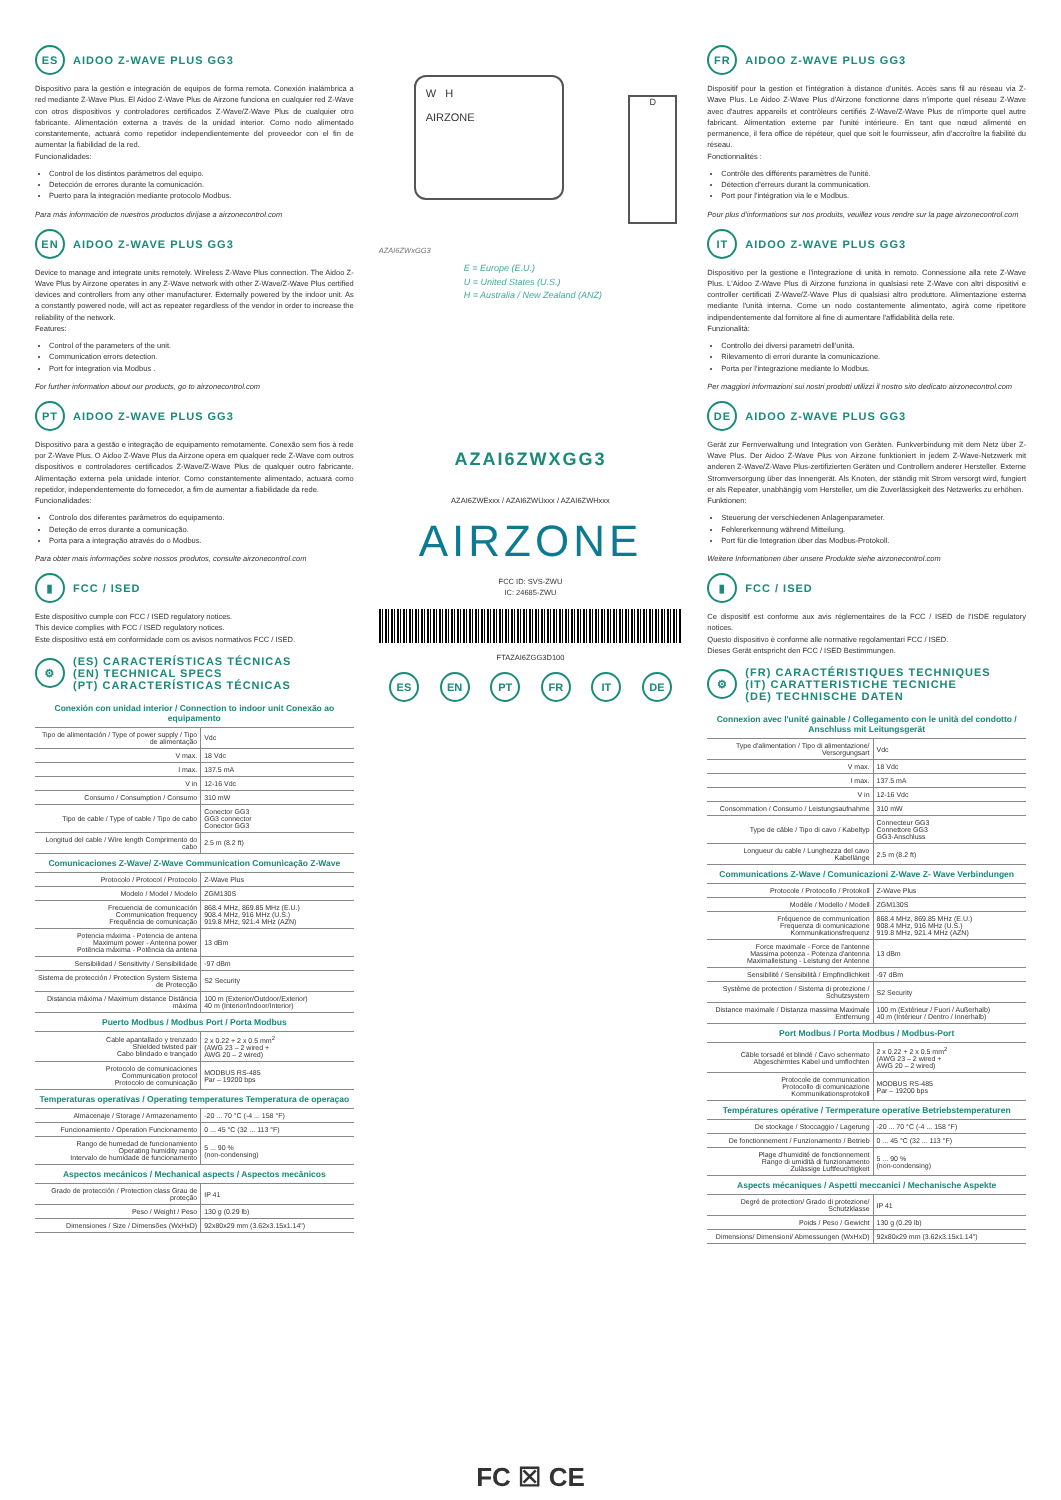ES AIDOO Z-WAVE PLUS GG3
Dispositivo para la gestión e integración de equipos de forma remota. Conexión inalámbrica a red mediante Z-Wave Plus. El Aidoo Z-Wave Plus de Airzone funciona en cualquier red Z-Wave con otros dispositivos y controladores certificados Z-Wave/Z-Wave Plus de cualquier otro fabricante. Alimentación externa a través de la unidad interior. Como nodo alimentado constantemente, actuará como repetidor independientemente del proveedor con el fin de aumentar la fiabilidad de la red.
Funcionalidades:
Control de los distintos parámetros del equipo.
Detección de errores durante la comunicación.
Puerto para la integración mediante protocolo Modbus.
Para más información de nuestros productos diríjase a airzonecontrol.com
EN AIDOO Z-WAVE PLUS GG3
Device to manage and integrate units remotely. Wireless Z-Wave Plus connection. The Aidoo Z-Wave Plus by Airzone operates in any Z-Wave network with other Z-Wave/Z-Wave Plus certified devices and controllers from any other manufacturer. Externally powered by the indoor unit. As a constantly powered node, will act as repeater regardless of the vendor in order to increase the reliability of the network.
Features:
Control of the parameters of the unit.
Communication errors detection.
Port for integration via Modbus .
For further information about our products, go to airzonecontrol.com
PT AIDOO Z-WAVE PLUS GG3
Dispositivo para a gestão e integração de equipamento remotamente. Conexão sem fios à rede por Z-Wave Plus. O Aidoo Z-Wave Plus da Airzone opera em qualquer rede Z-Wave com outros dispositivos e controladores certificados Z-Wave/Z-Wave Plus de qualquer outro fabricante. Alimentação externa pela unidade interior. Como constantemente alimentado, actuará como repetidor, independentemente do fornecedor, a fim de aumentar a fiabilidade da rede.
Funcionalidades:
Controlo dos diferentes parâmetros do equipamento.
Deteção de erros durante a comunicação.
Porta para a integração através do o Modbus.
Para obter mais informações sobre nossos produtos, consulte airzonecontrol.com
▮ FCC / ISED
Este dispositivo cumple con FCC / ISED regulatory notices.
This device complies with FCC / ISED regulatory notices.
Este dispositivo está em conformidade com os avisos normativos FCC / ISED.
⚙ (ES) CARACTERÍSTICAS TÉCNICAS
(EN) TECHNICAL SPECS
(PT) CARACTERÍSTICAS TÉCNICAS
| Conexión con unidad interior / Connection to indoor unit Conexão ao equipamento | |
| --- | --- |
| Tipo de alimentación / Type of power supply / Tipo de alimentação | Vdc |
| V max. | 18 Vdc |
| I max. | 137.5 mA |
| V in | 12-16 Vdc |
| Consumo / Consumption / Consumo | 310 mW |
| Tipo de cable / Type of cable / Tipo de cabo | Conector GG3 GG3 connector Conector GG3 |
| Longitud del cable / Wire length Comprimento do cabo | 2.5 m (8.2 ft) |
| Comunicaciones Z-Wave/ Z-Wave Communication Comunicação Z-Wave | |
| Protocolo / Protocol / Protocolo | Z-Wave Plus |
| Modelo / Model / Modelo | ZGM130S |
| Frecuencia de comunicación Communication frequency Frequência de comunicação | 868.4 MHz, 869.85 MHz (E.U.) 908.4 MHz, 916 MHz (U.S.) 919.8 MHz, 921.4 MHz (AZN) |
| Potencia máxima - Potencia de antena Maximum power - Antenna power Potência máxima - Potência da antena | 13 dBm |
| Sensibilidad / Sensitivity / Sensibilidade | -97 dBm |
| Sistema de protección / Protection System Sistema de Protecção | S2 Security |
| Distancia máxima / Maximum distance Distância máxima | 100 m (Exterior/Outdoor/Exterior) 40 m (Interior/Indoor/Interior) |
| Puerto Modbus / Modbus Port / Porta Modbus | |
| Cable apantallado y trenzado Shielded twisted pair Cabo blindado e trançado | 2 x 0.22 + 2 x 0.5 mm<sup>2</sup> (AWG 23 – 2 wired + AWG 20 – 2 wired) |
| Protocolo de comunicaciones Communication protocol Protocolo de comunicação | MODBUS RS-485 Par – 19200 bps |
| Temperaturas operativas / Operating temperatures Temperatura de operaçao | |
| Almacenaje / Storage / Armazenamento | -20 ... 70 °C (-4 ... 158 °F) |
| Funcionamiento / Operation Funcionamento | 0 ... 45 °C (32 ... 113 °F) |
| Rango de humedad de funcionamiento Operating humidity rango Intervalo de humidade de funcionamento | 5 ... 90 % (non-condensing) |
| Aspectos mecánicos / Mechanical aspects / Aspectos mecânicos | |
| Grado de protección / Protection class Grau de proteção | IP 41 |
| Peso / Weight / Peso | 130 g (0.29 lb) |
| Dimensiones / Size / Dimensões (WxHxD) | 92x80x29 mm (3.62x3.15x1.14") |
W H
AIRZONE
D
AZAI6ZWxGG3
E = Europe (E.U.)
U = United States (U.S.)
H = Australia / New Zealand (ANZ)
AZAI6ZWXGG3
AZAI6ZWExxx / AZAI6ZWUxxx / AZAI6ZWHxxx
AIRZONE
FCC ID: SVS-ZWU
IC: 24685-ZWU
FTAZAI6ZGG3D100
ES EN PT FR IT DE
FC ☒ CE
FR AIDOO Z-WAVE PLUS GG3
Dispositif pour la gestion et l'intégration à distance d'unités. Accès sans fil au réseau via Z-Wave Plus. Le Aidoo Z-Wave Plus d'Airzone fonctionne dans n'importe quel réseau Z-Wave avec d'autres appareils et contrôleurs certifiés Z-Wave/Z-Wave Plus de n'importe quel autre fabricant. Alimentation externe par l'unité intérieure. En tant que nœud alimenté en permanence, il fera office de répéteur, quel que soit le fournisseur, afin d'accroître la fiabilité du réseau.
Fonctionnalités :
Contrôle des différents paramètres de l'unité.
Détection d'erreurs durant la communication.
Port pour l'intégration via le e Modbus.
Pour plus d'informations sur nos produits, veuillez vous rendre sur la page airzonecontrol.com
IT AIDOO Z-WAVE PLUS GG3
Dispositivo per la gestione e l'integrazione di unità in remoto. Connessione alla rete Z-Wave Plus. L'Aidoo Z-Wave Plus di Airzone funziona in qualsiasi rete Z-Wave con altri dispositivi e controller certificati Z-Wave/Z-Wave Plus di qualsiasi altro produttore. Alimentazione esterna mediante l'unità interna. Come un nodo costantemente alimentato, agirà come ripetitore indipendentemente dal fornitore al fine di aumentare l'affidabilità della rete.
Funzionalità:
Controllo dei diversi parametri dell'unità.
Rilevamento di errori durante la comunicazione.
Porta per l'integrazione mediante lo Modbus.
Per maggiori informazioni sui nostri prodotti utilizzi il nostro sito dedicato airzonecontrol.com
DE AIDOO Z-WAVE PLUS GG3
Gerät zur Fernverwaltung und Integration von Geräten. Funkverbindung mit dem Netz über Z-Wave Plus. Der Aidoo Z-Wave Plus von Airzone funktioniert in jedem Z-Wave-Netzwerk mit anderen Z-Wave/Z-Wave Plus-zertifizierten Geräten und Controllern anderer Hersteller. Externe Stromversorgung über das Innengerät. Als Knoten, der ständig mit Strom versorgt wird, fungiert er als Repeater, unabhängig vom Hersteller, um die Zuverlässigkeit des Netzwerks zu erhöhen.
Funktionen:
Steuerung der verschiedenen Anlagenparameter.
Fehlererkennung während Mitteilung.
Port für die Integration über das Modbus-Protokoll.
Weitere Informationen über unsere Produkte siehe airzonecontrol.com
▮ FCC / ISED
Ce dispositif est conforme aux avis réglementaires de la FCC / ISED de l'ISDE regulatory notices.
Questo dispositivo è conforme alle normative regolamentari FCC / ISED.
Dieses Gerät entspricht den FCC / ISED Bestimmungen.
⚙ (FR) CARACTÉRISTIQUES TECHNIQUES
(IT) CARATTERISTICHE TECNICHE
(DE) TECHNISCHE DATEN
| Connexion avec l'unité gainable / Collegamento con le unità del condotto / Anschluss mit Leitungsgerät | |
| --- | --- |
| Type d'alimentation / Tipo di alimentazione/ Versorgungsart | Vdc |
| V max. | 18 Vdc |
| I max. | 137.5 mA |
| V in | 12-16 Vdc |
| Consommation / Consumo / Leistungsaufnahme | 310 mW |
| Type de câble / Tipo di cavo / Kabeltyp | Connecteur GG3 Connettore GG3 GG3-Anschluss |
| Longueur du cable / Lunghezza del cavo Kabellänge | 2.5 m (8.2 ft) |
| Communications Z-Wave / Comunicazioni Z-Wave Z- Wave Verbindungen | |
| Protocole / Protocollo / Protokoll | Z-Wave Plus |
| Modèle / Modello / Modell | ZGM130S |
| Fréquence de communication Frequenza di comunicazione Kommunikationsfrequenz | 868.4 MHz, 869.85 MHz (E.U.) 908.4 MHz, 916 MHz (U.S.) 919.8 MHz, 921.4 MHz (AZN) |
| Force maximale - Force de l'antenne Massima potenza - Potenza d'antenna Maximalleistung - Leistung der Antenne | 13 dBm |
| Sensibilité / Sensibilità / Empfindlichkeit | -97 dBm |
| Système de protection / Sistema di protezione / Schutzsystem | S2 Security |
| Distance maximale / Distanza massima Maximale Entfernung | 100 m (Extérieur / Fuori / Außerhalb) 40 m (Intérieur / Dentro / Innerhalb) |
| Port Modbus / Porta Modbus / Modbus-Port | |
| Câble torsadé et blindé / Cavo schermato Abgeschirmtes Kabel und umflochten | 2 x 0.22 + 2 x 0.5 mm<sup>2</sup> (AWG 23 – 2 wired + AWG 20 – 2 wired) |
| Protocole de communication Protocollo di comunicazione Kommunikationsprotokoll | MODBUS RS-485 Par – 19200 bps |
| Températures opérative / Termperature operative Betriebstemperaturen | |
| De stockage / Stoccaggio / Lagerung | -20 ... 70 °C (-4 ... 158 °F) |
| De fonctionnement / Funzionamento / Betrieb | 0 ... 45 °C (32 ... 113 °F) |
| Plage d'humidité de fonctionnement Rango di umidità di funzionamento Zulässige Luftfeuchtigkeit | 5 ... 90 % (non-condensing) |
| Aspects mécaniques / Aspetti meccanici / Mechanische Aspekte | |
| Degré de protection/ Grado di protezione/ Schutzklasse | IP 41 |
| Poids / Peso / Gewicht | 130 g (0.29 lb) |
| Dimensions/ Dimensioni/ Abmessungen (WxHxD) | 92x80x29 mm (3.62x3.15x1.14") |